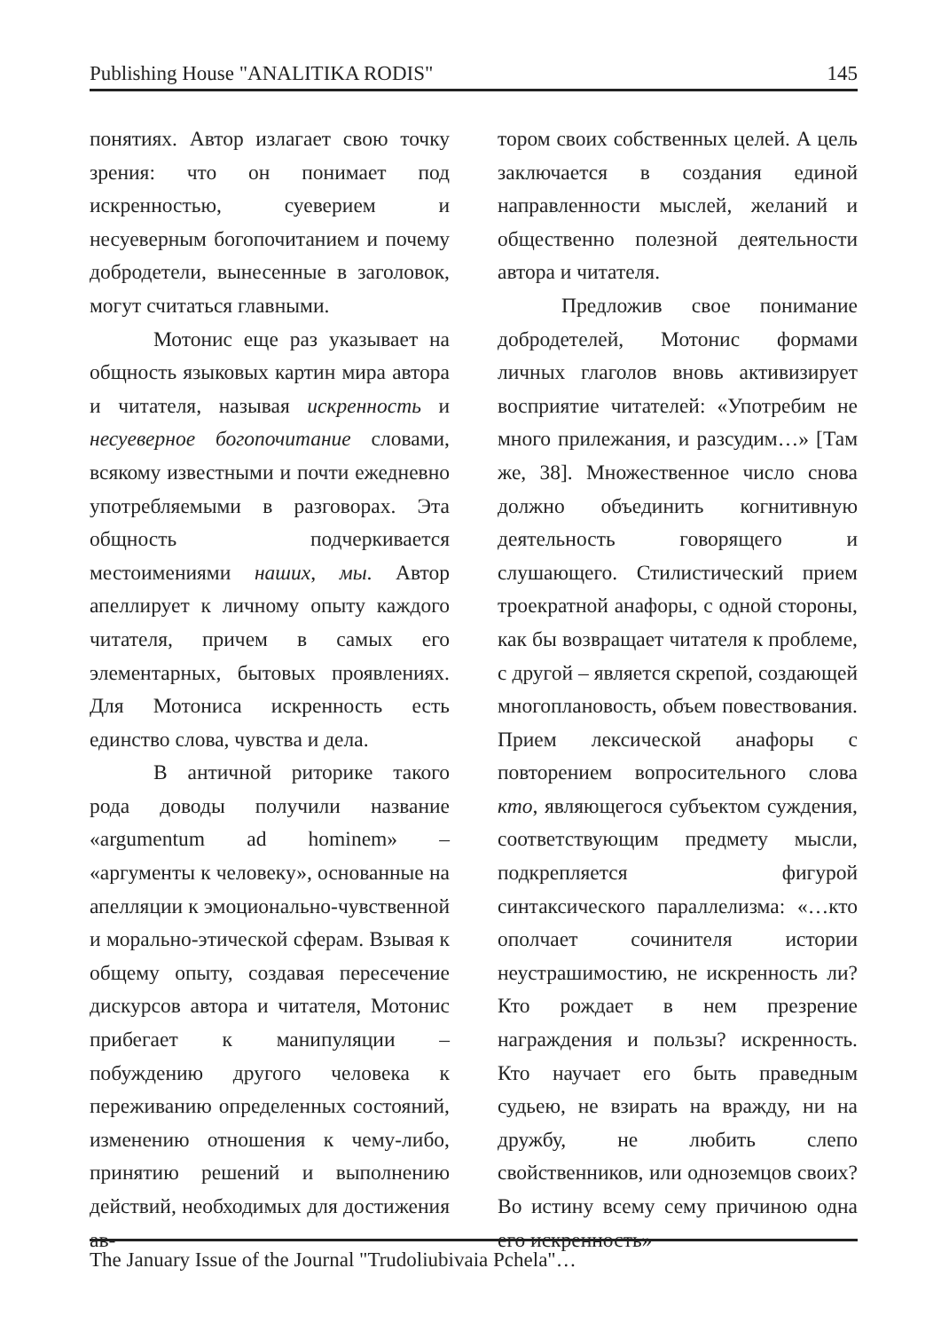Publishing House "ANALITIKA RODIS" 145
понятиях. Автор излагает свою точку зрения: что он понимает под искренностью, суеверием и несуеверным богопочитанием и почему добродетели, вынесенные в заголовок, могут считаться главными.
Мотонис еще раз указывает на общность языковых картин мира автора и читателя, называя искренность и несуеверное богопочитание словами, всякому известными и почти ежедневно употребляемыми в разговорах. Эта общность подчеркивается местоимениями наших, мы. Автор апеллирует к личному опыту каждого читателя, причем в самых его элементарных, бытовых проявлениях. Для Мотониса искренность есть единство слова, чувства и дела.
В античной риторике такого рода доводы получили название «argumentum ad hominem» – «аргументы к человеку», основанные на апелляции к эмоционально-чувственной и морально-этической сферам. Взывая к общему опыту, создавая пересечение дискурсов автора и читателя, Мотонис прибегает к манипуляции – побуждению другого человека к переживанию определенных состояний, изменению отношения к чему-либо, принятию решений и выполнению действий, необходимых для достижения ав-
тором своих собственных целей. А цель заключается в создания единой направленности мыслей, желаний и общественно полезной деятельности автора и читателя.
Предложив свое понимание добродетелей, Мотонис формами личных глаголов вновь активизирует восприятие читателей: «Употребим не много прилежания, и разсудим…» [Там же, 38]. Множественное число снова должно объединить когнитивную деятельность говорящего и слушающего. Стилистический прием троекратной анафоры, с одной стороны, как бы возвращает читателя к проблеме, с другой – является скрепой, создающей многоплановость, объем повествования. Прием лексической анафоры с повторением вопросительного слова кто, являющегося субъектом суждения, соответствующим предмету мысли, подкрепляется фигурой синтаксического параллелизма: «…кто ополчает сочинителя истории неустрашимостию, не искренность ли? Кто рождает в нем презрение награждения и пользы? искренность. Кто научает его быть праведным судьею, не взирать на вражду, ни на дружбу, не любить слепо свойственников, или одноземцов своих? Во истину всему сему причиною одна его искренность»
The January Issue of the Journal "Trudoliubivaia Pchela"…